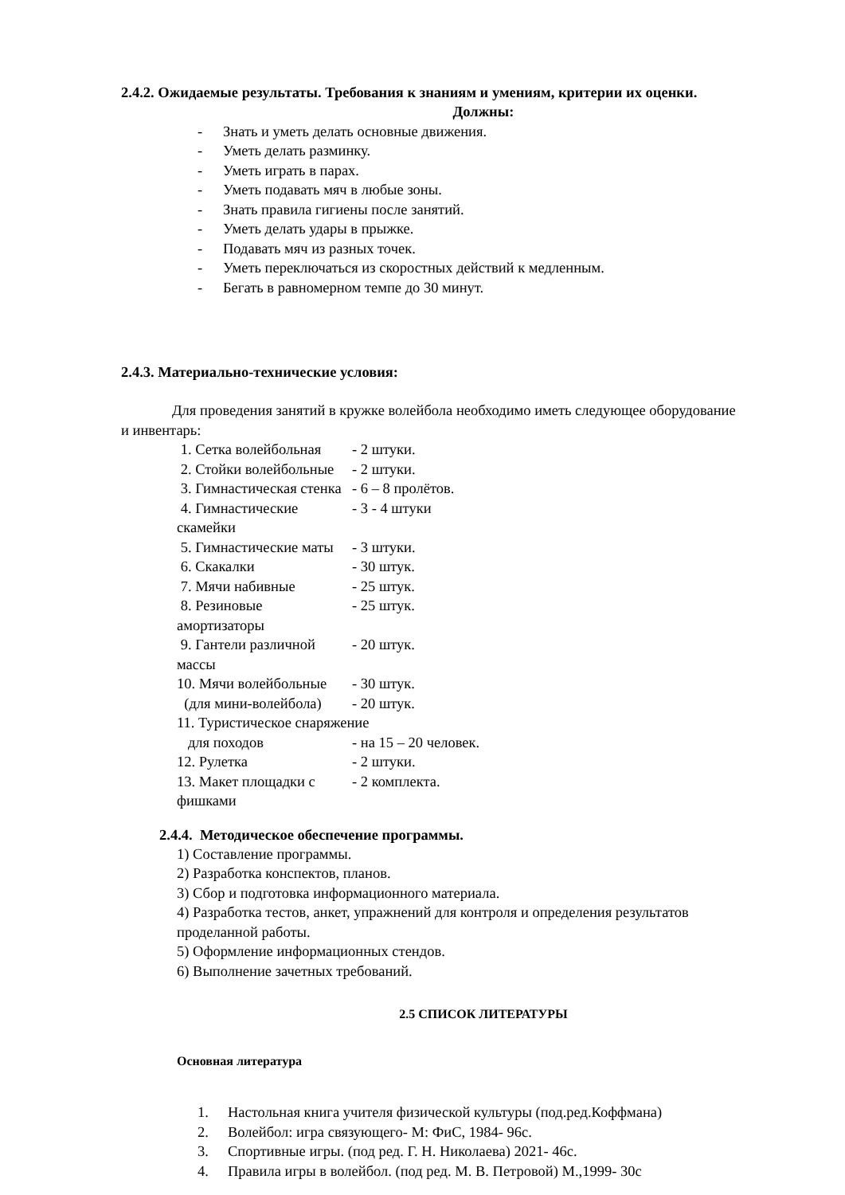2.4.2. Ожидаемые результаты. Требования к знаниям и умениям, критерии их оценки.
Должны:
- Знать и уметь делать основные движения.
- Уметь делать разминку.
- Уметь играть в парах.
- Уметь подавать мяч в любые зоны.
- Знать правила гигиены после занятий.
- Уметь делать удары в прыжке.
- Подавать мяч из разных точек.
- Уметь переключаться из скоростных действий к медленным.
- Бегать в равномерном темпе до 30 минут.
2.4.3. Материально-технические условия:
Для проведения занятий в кружке волейбола необходимо иметь следующее оборудование и инвентарь:
1. Сетка волейбольная - 2 штуки.
2. Стойки волейбольные - 2 штуки.
3. Гимнастическая стенка - 6 – 8 пролётов.
4. Гимнастические скамейки - 3 - 4 штуки
5. Гимнастические маты - 3 штуки.
6. Скакалки - 30 штук.
7. Мячи набивные - 25 штук.
8. Резиновые амортизаторы - 25 штук.
9. Гантели различной массы - 20 штук.
10. Мячи волейбольные - 30 штук.
(для мини-волейбола) - 20 штук.
11. Туристическое снаряжение
для походов - на 15 – 20 человек.
12. Рулетка - 2 штуки.
13. Макет площадки с фишками - 2 комплекта.
2.4.4. Методическое обеспечение программы.
1) Составление программы.
2) Разработка конспектов, планов.
3) Сбор и подготовка информационного материала.
4) Разработка тестов, анкет, упражнений для контроля и определения результатов проделанной работы.
5) Оформление информационных стендов.
6) Выполнение зачетных требований.
2.5 СПИСОК ЛИТЕРАТУРЫ
Основная литература
1. Настольная книга учителя физической культуры (под.ред.Коффмана)
2. Волейбол: игра связующего- М: ФиС, 1984- 96с.
3. Спортивные игры. (под ред. Г. Н. Николаева) 2021- 46с.
4. Правила игры в волейбол. (под ред. М. В. Петровой) М.,1999- 30с